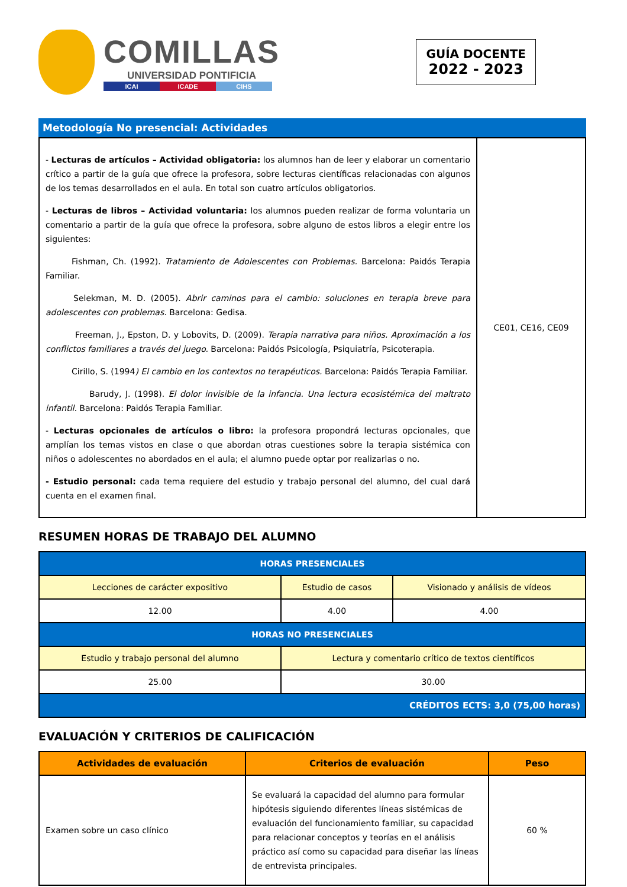COMILLAS
UNIVERSIDAD PONTIFICIA
ICAI ICADE CIHS
GUÍA DOCENTE
2022 - 2023
Metodología No presencial: Actividades
| - Lecturas de artículos – Actividad obligatoria: los alumnos han de leer y elaborar un comentario crítico a partir de la guía que ofrece la profesora, sobre lecturas científicas relacionadas con algunos de los temas desarrollados en el aula. En total son cuatro artículos obligatorios. - Lecturas de libros – Actividad voluntaria: los alumnos pueden realizar de forma voluntaria un comentario a partir de la guía que ofrece la profesora, sobre alguno de estos libros a elegir entre los siguientes: Fishman, Ch. (1992). Tratamiento de Adolescentes con Problemas. Barcelona: Paidós Terapia Familiar. Selekman, M. D. (2005). Abrir caminos para el cambio: soluciones en terapia breve para adolescentes con problemas. Barcelona: Gedisa. Freeman, J., Epston, D. y Lobovits, D. (2009). Terapia narrativa para niños. Aproximación a los conflictos familiares a través del juego. Barcelona: Paidós Psicología, Psiquiatría, Psicoterapia. Cirillo, S. (1994 ) El cambio en los contextos no terapéuticos. Barcelona: Paidós Terapia Familiar. Barudy, J. (1998). El dolor invisible de la infancia. Una lectura ecosistémica del maltrato infantil. Barcelona: Paidós Terapia Familiar. - Lecturas opcionales de artículos o libro: la profesora propondrá lecturas opcionales, que amplían los temas vistos en clase o que abordan otras cuestiones sobre la terapia sistémica con niños o adolescentes no abordados en el aula; el alumno puede optar por realizarlas o no. - Estudio personal: cada tema requiere del estudio y trabajo personal del alumno, del cual dará cuenta en el examen final. | CE01, CE16, CE09 |
RESUMEN HORAS DE TRABAJO DEL ALUMNO
| HORAS PRESENCIALES | | |
| --- | --- | --- |
| Lecciones de carácter expositivo | Estudio de casos | Visionado y análisis de vídeos |
| 12.00 | 4.00 | 4.00 |
| HORAS NO PRESENCIALES | | |
| Estudio y trabajo personal del alumno | Lectura y comentario crítico de textos científicos | |
| 25.00 | 30.00 | |
| CRÉDITOS ECTS: 3,0 (75,00 horas) | | |
EVALUACIÓN Y CRITERIOS DE CALIFICACIÓN
| Actividades de evaluación | Criterios de evaluación | Peso |
| --- | --- | --- |
| Examen sobre un caso clínico | Se evaluará la capacidad del alumno para formular hipótesis siguiendo diferentes líneas sistémicas de evaluación del funcionamiento familiar, su capacidad para relacionar conceptos y teorías en el análisis práctico así como su capacidad para diseñar las líneas de entrevista principales. | 60 % |